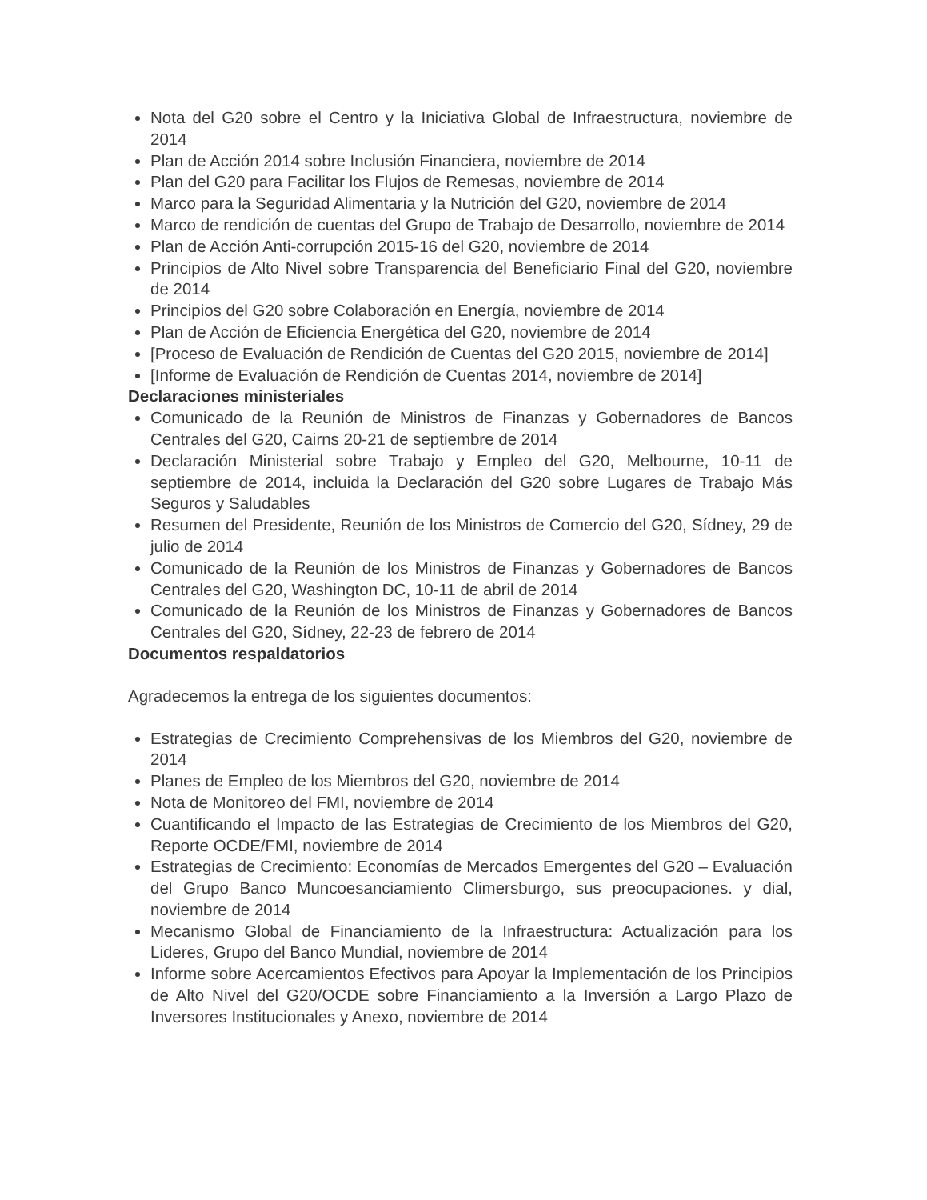Nota del G20 sobre el Centro y la Iniciativa Global de Infraestructura, noviembre de 2014
Plan de Acción 2014 sobre Inclusión Financiera, noviembre de 2014
Plan del G20 para Facilitar los Flujos de Remesas, noviembre de 2014
Marco para la Seguridad Alimentaria y la Nutrición del G20, noviembre de 2014
Marco de rendición de cuentas del Grupo de Trabajo de Desarrollo, noviembre de 2014
Plan de Acción Anti-corrupción 2015-16 del G20, noviembre de 2014
Principios de Alto Nivel sobre Transparencia del Beneficiario Final del G20, noviembre de 2014
Principios del G20 sobre Colaboración en Energía, noviembre de 2014
Plan de Acción de Eficiencia Energética del G20, noviembre de 2014
[Proceso de Evaluación de Rendición de Cuentas del G20 2015, noviembre de 2014]
[Informe de Evaluación de Rendición de Cuentas 2014, noviembre de 2014]
Declaraciones ministeriales
Comunicado de la Reunión de Ministros de Finanzas y Gobernadores de Bancos Centrales del G20, Cairns 20-21 de septiembre de 2014
Declaración Ministerial sobre Trabajo y Empleo del G20, Melbourne, 10-11 de septiembre de 2014, incluida la Declaración del G20 sobre Lugares de Trabajo Más Seguros y Saludables
Resumen del Presidente, Reunión de los Ministros de Comercio del G20, Sídney, 29 de julio de 2014
Comunicado de la Reunión de los Ministros de Finanzas y Gobernadores de Bancos Centrales del G20, Washington DC, 10-11 de abril de 2014
Comunicado de la Reunión de los Ministros de Finanzas y Gobernadores de Bancos Centrales del G20, Sídney, 22-23 de febrero de 2014
Documentos respaldatorios
Agradecemos la entrega de los siguientes documentos:
Estrategias de Crecimiento Comprehensivas de los Miembros del G20, noviembre de 2014
Planes de Empleo de los Miembros del G20, noviembre de 2014
Nota de Monitoreo del FMI, noviembre de 2014
Cuantificando el Impacto de las Estrategias de Crecimiento de los Miembros del G20, Reporte OCDE/FMI, noviembre de 2014
Estrategias de Crecimiento: Economías de Mercados Emergentes del G20 – Evaluación del Grupo Banco Muncoesanciamiento Climersburgo, sus preocupaciones. y dial, noviembre de 2014
Mecanismo Global de Financiamiento de la Infraestructura: Actualización para los Lideres, Grupo del Banco Mundial, noviembre de 2014
Informe sobre Acercamientos Efectivos para Apoyar la Implementación de los Principios de Alto Nivel del G20/OCDE sobre Financiamiento a la Inversión a Largo Plazo de Inversores Institucionales y Anexo, noviembre de 2014